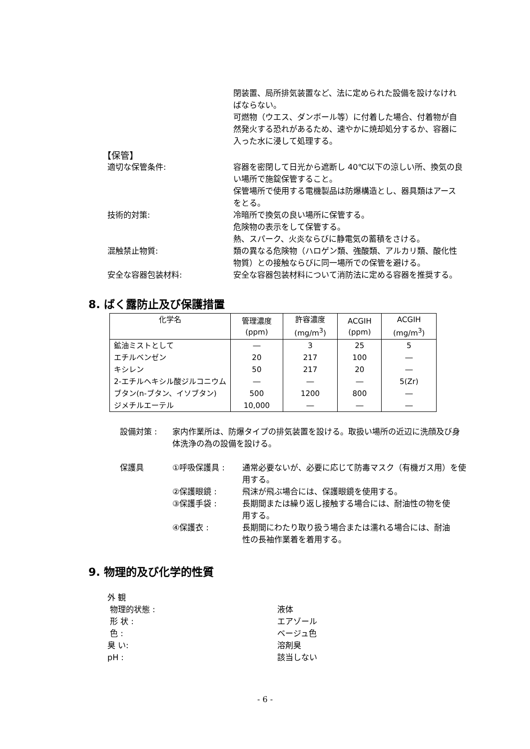閉装置、局所排気装置など、法に定められた設備を設けなければならない。
可燃物（ウエス、ダンボール等）に付着した場合、付着物が自然発火する恐れがあるため、速やかに焼却処分するか、容器に入った水に浸して処理する。
【保管】
適切な保管条件: 容器を密閉して日光から遮断し 40℃以下の涼しい所、換気の良い場所で施錠保管すること。
保管場所で使用する電機製品は防爆構造とし、器具類はアースをとる。
技術的対策: 冷暗所で換気の良い場所に保管する。
危険物の表示をして保管する。
熱、スパーク、火炎ならびに静電気の蓄積をさける。
混触禁止物質: 類の異なる危険物（ハロゲン類、強酸類、アルカリ類、酸化性物質）との接触ならびに同一場所での保管を避ける。
安全な容器包装材料: 安全な容器包装材料について消防法に定める容器を推奨する。
8. ばく露防止及び保護措置
| 化学名 | 管理濃度 (ppm) | 許容濃度 (mg/m<sup>3</sup>) | ACGIH (ppm) | ACGIH (mg/m<sup>3</sup>) |
| --- | --- | --- | --- | --- |
| 鉱油ミストとして | ― | 3 | 25 | 5 |
| エチルベンゼン | 20 | 217 | 100 | ― |
| キシレン | 50 | 217 | 20 | ― |
| 2-エチルヘキシル酸ジルコニウム | ― | ― | ― | 5(Zr) |
| ブタン(n-ブタン、イソブタン) | 500 | 1200 | 800 | ― |
| ジメチルエーテル | 10,000 | ― | ― | ― |
設備対策 : 家内作業所は、防爆タイプの排気装置を設ける。取扱い場所の近辺に洗顔及び身体洗浄の為の設備を設ける。
保護具 ①呼吸保護具 : 通常必要ないが、必要に応じて防毒マスク（有機ガス用）を使用する。
②保護眼鏡 : 飛沫が飛ぶ場合には、保護眼鏡を使用する。
③保護手袋 : 長期間または繰り返し接触する場合には、耐油性の物を使用する。
④保護衣 : 長期間にわたり取り扱う場合または濡れる場合には、耐油性の長袖作業着を着用する。
9. 物理的及び化学的性質
外 観
物理的状態 : 液体
形 状 : エアゾール
色 : ベージュ色
臭 い: 溶剤臭
pH : 該当しない
- 6 -